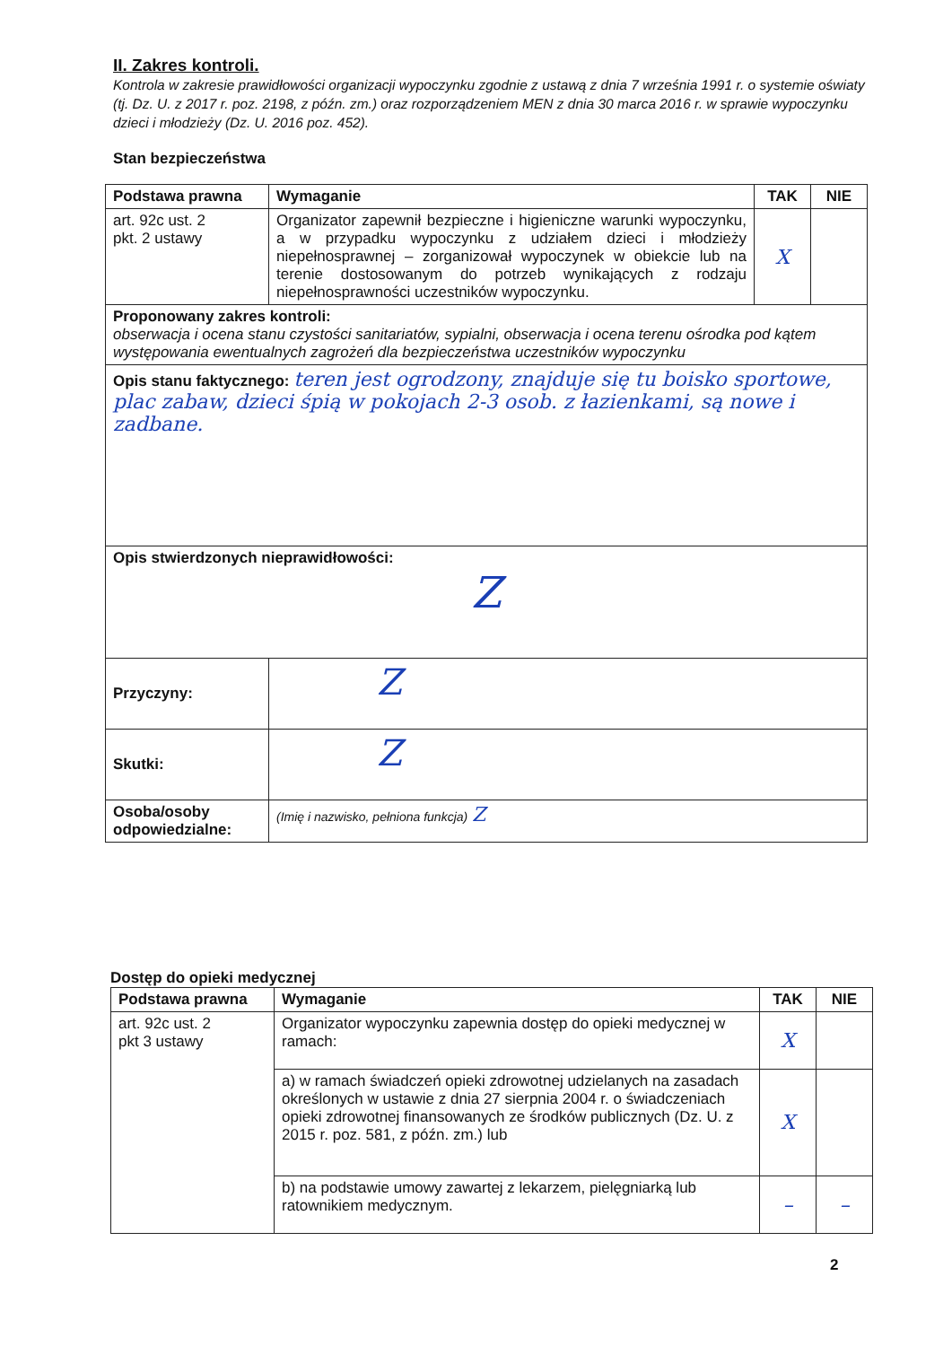II. Zakres kontroli.
Kontrola w zakresie prawidłowości organizacji wypoczynku zgodnie z ustawą z dnia 7 września 1991 r. o systemie oświaty (tj. Dz. U. z 2017 r. poz. 2198, z późn. zm.) oraz rozporządzeniem MEN z dnia 30 marca 2016 r. w sprawie wypoczynku dzieci i młodzieży (Dz. U. 2016 poz. 452).
Stan bezpieczeństwa
| Podstawa prawna | Wymaganie | TAK | NIE |
| --- | --- | --- | --- |
| art. 92c ust. 2 pkt. 2 ustawy | Organizator zapewnił bezpieczne i higieniczne warunki wypoczynku, a w przypadku wypoczynku z udziałem dzieci i młodzieży niepełnosprawnej – zorganizował wypoczynek w obiekcie lub na terenie dostosowanym do potrzeb wynikających z rodzaju niepełnosprawności uczestników wypoczynku. | X | |
| Proponowany zakres kontroli: obserwacja i ocena stanu czystości sanitariatów, sypialni, obserwacja i ocena terenu ośrodka pod kątem występowania ewentualnych zagrożeń dla bezpieczeństwa uczestników wypoczynku | | | |
| Opis stanu faktycznego: teren jest ogrodzony, znajduje się tu boisko sportowe, plac zabaw, dzieci śpią w pokojach 2-3 osob. z łazienkami, są nowe i zadbane. | | | |
| Opis stwierdzonych nieprawidłowości: Z | | | |
| Przyczyny: | Z | | |
| Skutki: | Z | | |
| Osoba/osoby odpowiedzialne: | (Imię i nazwisko, pełniona funkcja) Z | | |
Dostęp do opieki medycznej
| Podstawa prawna | Wymaganie | TAK | NIE |
| --- | --- | --- | --- |
| art. 92c ust. 2 pkt 3 ustawy | Organizator wypoczynku zapewnia dostęp do opieki medycznej w ramach: | X | |
| | a) w ramach świadczeń opieki zdrowotnej udzielanych na zasadach określonych w ustawie z dnia 27 sierpnia 2004 r. o świadczeniach opieki zdrowotnej finansowanych ze środków publicznych (Dz. U. z 2015 r. poz. 581, z późn. zm.) lub | X | |
| | b) na podstawie umowy zawartej z lekarzem, pielęgniarką lub ratownikiem medycznym. | – | – |
2